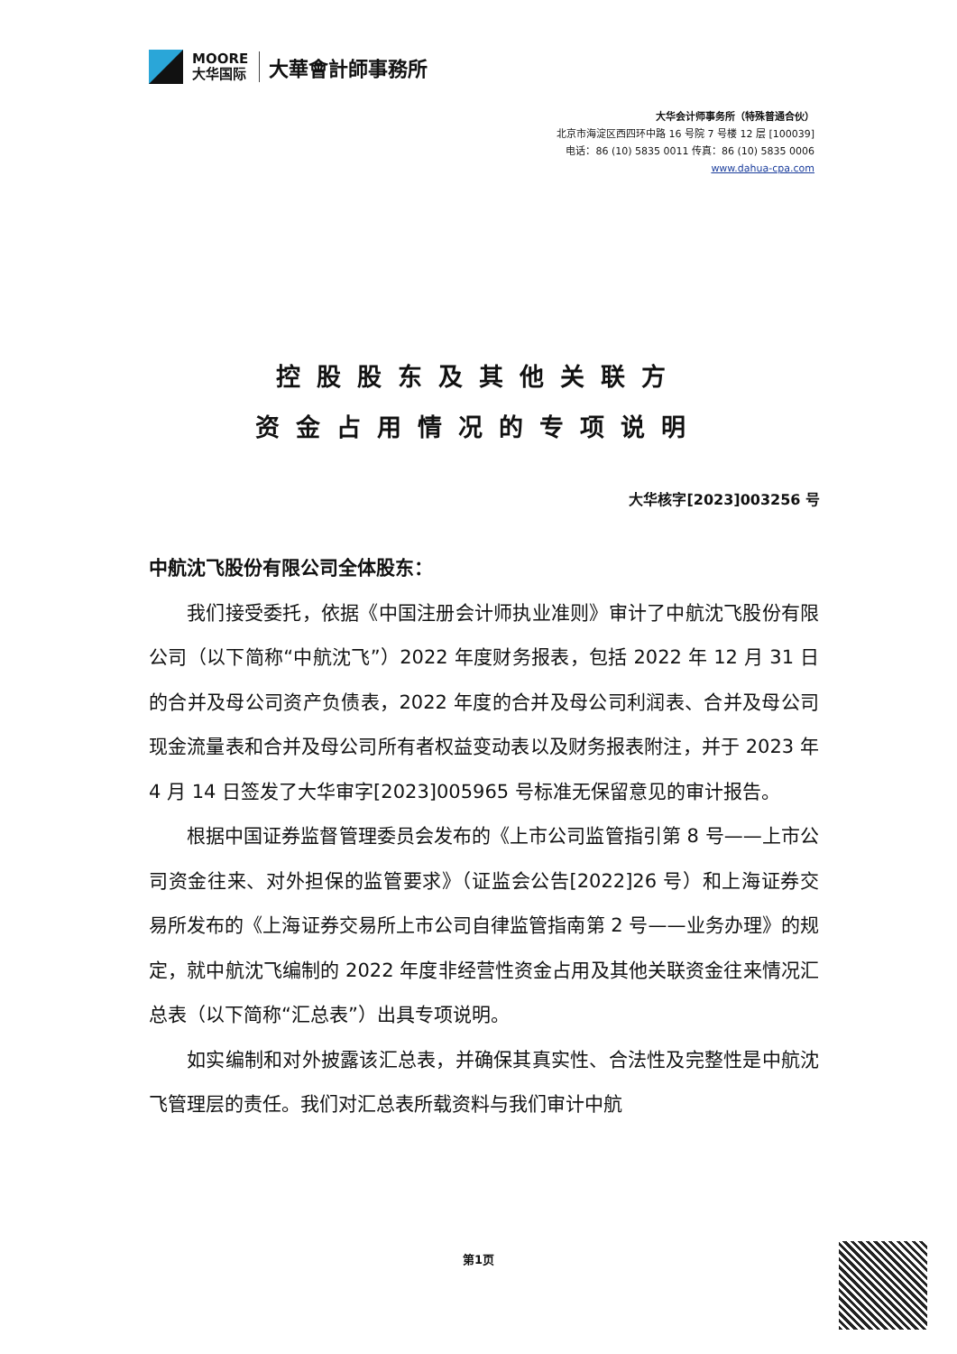MOORE
大华国际
大華會計師事務所
大华会计师事务所（特殊普通合伙）
北京市海淀区西四环中路 16 号院 7 号楼 12 层 [100039]
电话：86 (10) 5835 0011 传真：86 (10) 5835 0006
www.dahua-cpa.com
控股股东及其他关联方
资金占用情况的专项说明
大华核字[2023]003256 号
中航沈飞股份有限公司全体股东：
我们接受委托，依据《中国注册会计师执业准则》审计了中航沈飞股份有限公司（以下简称“中航沈飞”）2022 年度财务报表，包括 2022 年 12 月 31 日的合并及母公司资产负债表，2022 年度的合并及母公司利润表、合并及母公司现金流量表和合并及母公司所有者权益变动表以及财务报表附注，并于 2023 年 4 月 14 日签发了大华审字[2023]005965 号标准无保留意见的审计报告。
根据中国证券监督管理委员会发布的《上市公司监管指引第 8 号——上市公司资金往来、对外担保的监管要求》（证监会公告[2022]26 号）和上海证券交易所发布的《上海证券交易所上市公司自律监管指南第 2 号——业务办理》的规定，就中航沈飞编制的 2022 年度非经营性资金占用及其他关联资金往来情况汇总表（以下简称“汇总表”）出具专项说明。
如实编制和对外披露该汇总表，并确保其真实性、合法性及完整性是中航沈飞管理层的责任。我们对汇总表所载资料与我们审计中航
第1页